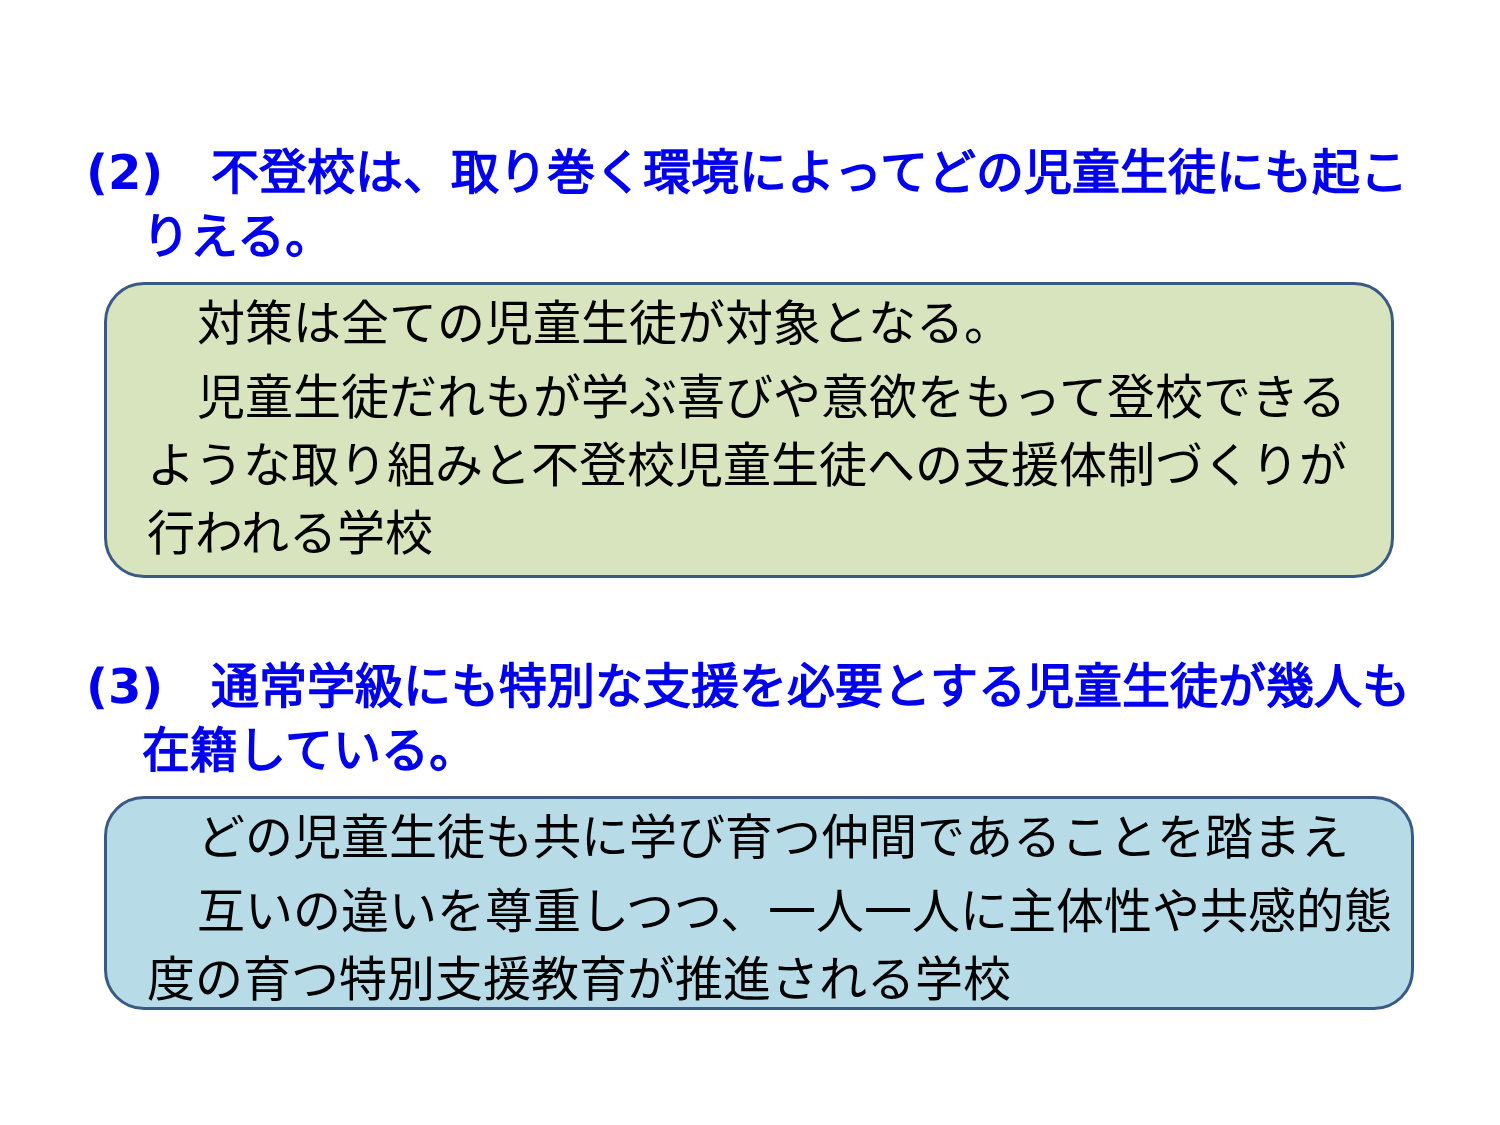(2)　不登校は、取り巻く環境によってどの児童生徒にも起こりえる。
対策は全ての児童生徒が対象となる。
児童生徒だれもが学ぶ喜びや意欲をもって登校できるような取り組みと不登校児童生徒への支援体制づくりが行われる学校
(3)　通常学級にも特別な支援を必要とする児童生徒が幾人も在籍している。
どの児童生徒も共に学び育つ仲間であることを踏まえ
互いの違いを尊重しつつ、一人一人に主体性や共感的態度の育つ特別支援教育が推進される学校